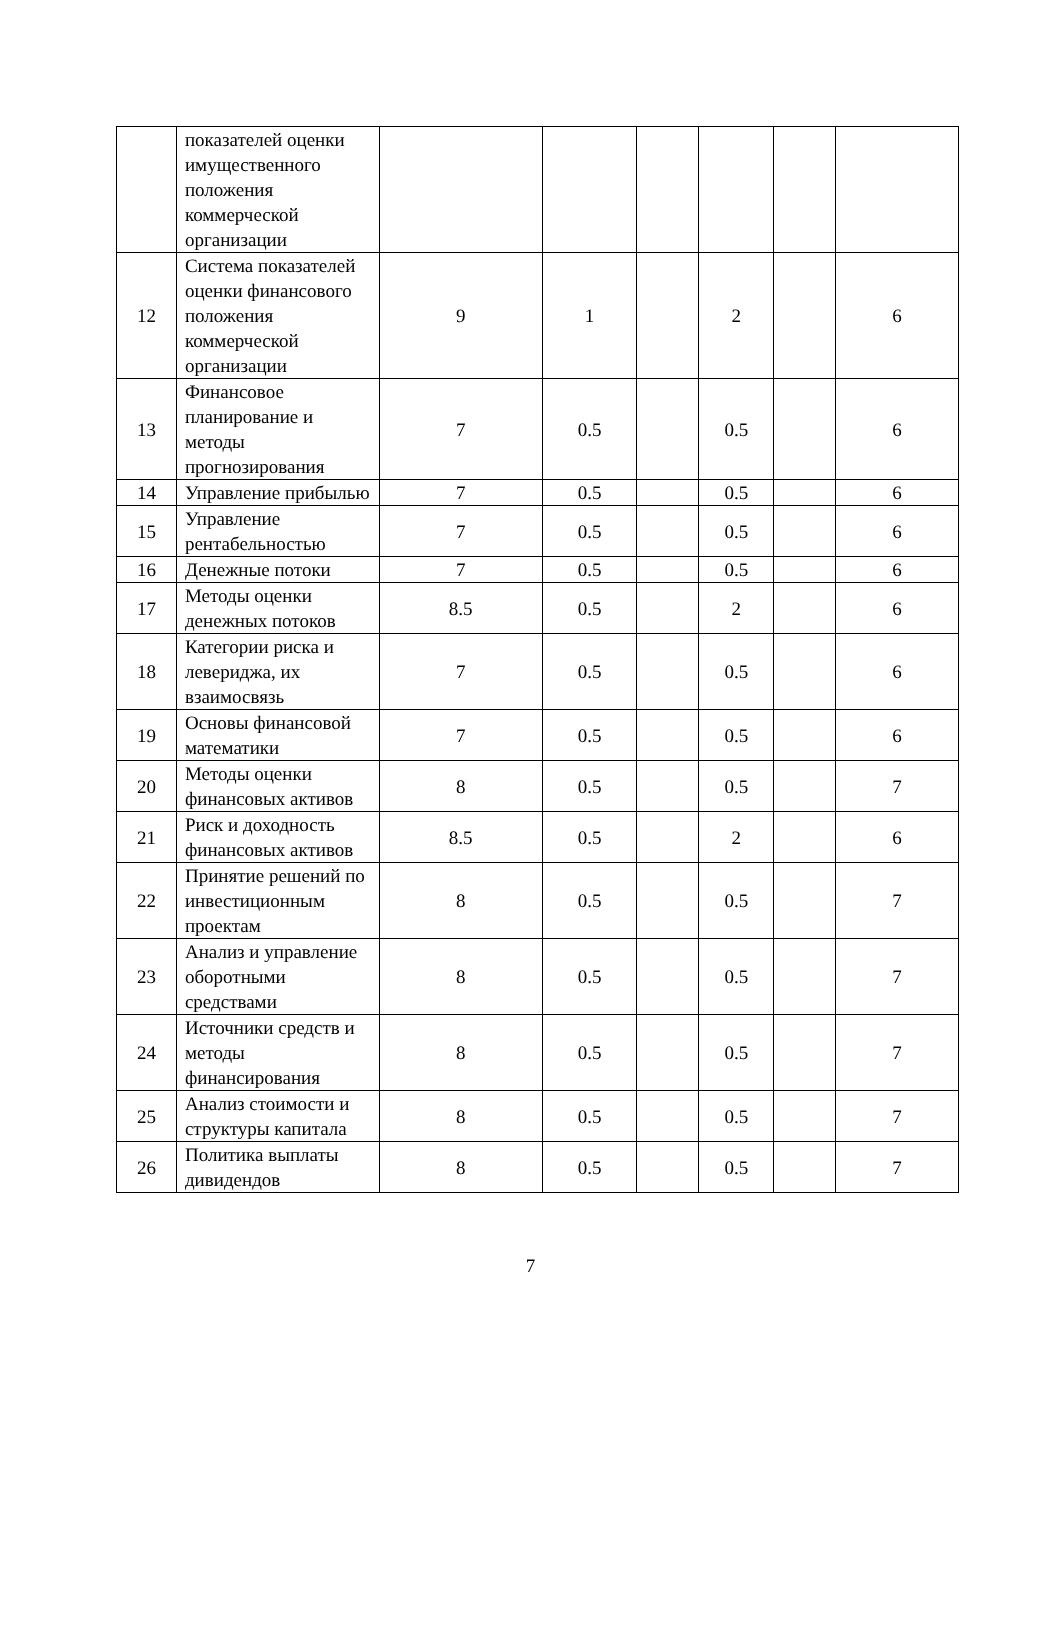| | показателей оценки имущественного положения коммерческой организации | | | | | | |
| 12 | Система показателей оценки финансового положения коммерческой организации | 9 | 1 | | 2 | | 6 |
| 13 | Финансовое планирование и методы прогнозирования | 7 | 0.5 | | 0.5 | | 6 |
| 14 | Управление прибылью | 7 | 0.5 | | 0.5 | | 6 |
| 15 | Управление рентабельностью | 7 | 0.5 | | 0.5 | | 6 |
| 16 | Денежные потоки | 7 | 0.5 | | 0.5 | | 6 |
| 17 | Методы оценки денежных потоков | 8.5 | 0.5 | | 2 | | 6 |
| 18 | Категории риска и левериджа, их взаимосвязь | 7 | 0.5 | | 0.5 | | 6 |
| 19 | Основы финансовой математики | 7 | 0.5 | | 0.5 | | 6 |
| 20 | Методы оценки финансовых активов | 8 | 0.5 | | 0.5 | | 7 |
| 21 | Риск и доходность финансовых активов | 8.5 | 0.5 | | 2 | | 6 |
| 22 | Принятие решений по инвестиционным проектам | 8 | 0.5 | | 0.5 | | 7 |
| 23 | Анализ и управление оборотными средствами | 8 | 0.5 | | 0.5 | | 7 |
| 24 | Источники средств и методы финансирования | 8 | 0.5 | | 0.5 | | 7 |
| 25 | Анализ стоимости и структуры капитала | 8 | 0.5 | | 0.5 | | 7 |
| 26 | Политика выплаты дивидендов | 8 | 0.5 | | 0.5 | | 7 |
7